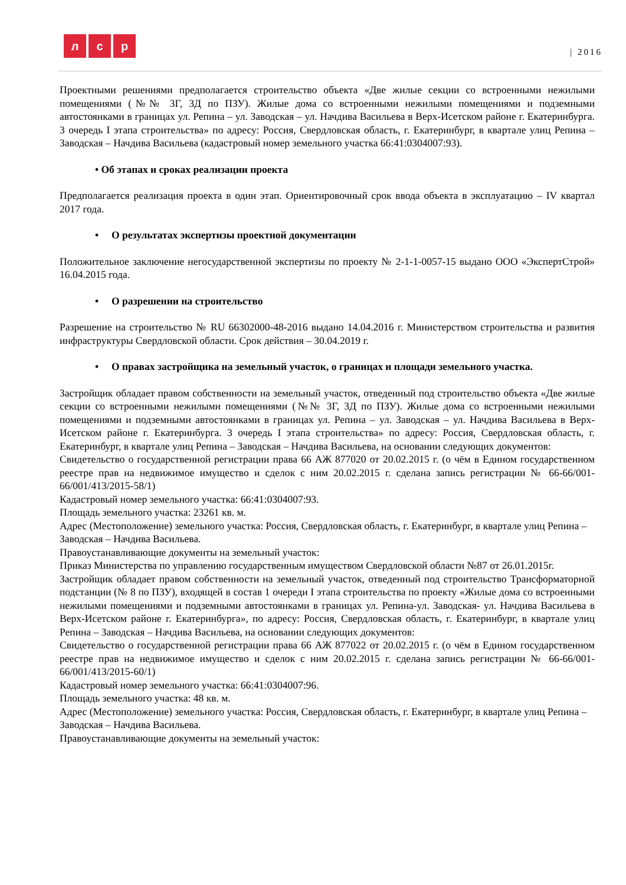л с р
| 2016
Проектными решениями предполагается строительство объекта «Две жилые секции со встроенными нежилыми помещениями (№№ 3Г, 3Д по ПЗУ). Жилые дома со встроенными нежилыми помещениями и подземными автостоянками в границах ул. Репина – ул. Заводская – ул. Начдива Васильева в Верх-Исетском районе г. Екатеринбурга. 3 очередь I этапа строительства» по адресу: Россия, Свердловская область, г. Екатеринбург, в квартале улиц Репина – Заводская – Начдива Васильева (кадастровый номер земельного участка 66:41:0304007:93).
• Об этапах и сроках реализации проекта
Предполагается реализация проекта в один этап. Ориентировочный срок ввода объекта в эксплуатацию – IV квартал 2017 года.
• О результатах экспертизы проектной документации
Положительное заключение негосударственной экспертизы по проекту № 2-1-1-0057-15 выдано ООО «ЭкспертСтрой» 16.04.2015 года.
• О разрешении на строительство
Разрешение на строительство № RU 66302000-48-2016 выдано 14.04.2016 г. Министерством строительства и развития инфраструктуры Свердловской области. Срок действия – 30.04.2019 г.
• О правах застройщика на земельный участок, о границах и площади земельного участка.
Застройщик обладает правом собственности на земельный участок, отведенный под строительство объекта «Две жилые секции со встроенными нежилыми помещениями (№№ 3Г, 3Д по ПЗУ). Жилые дома со встроенными нежилыми помещениями и подземными автостоянками в границах ул. Репина – ул. Заводская – ул. Начдива Васильева в Верх-Исетском районе г. Екатеринбурга. 3 очередь I этапа строительства» по адресу: Россия, Свердловская область, г. Екатеринбург, в квартале улиц Репина – Заводская – Начдива Васильева, на основании следующих документов:
Свидетельство о государственной регистрации права 66 АЖ 877020 от 20.02.2015 г. (о чём в Едином государственном реестре прав на недвижимое имущество и сделок с ним 20.02.2015 г. сделана запись регистрации № 66-66/001-66/001/413/2015-58/1)
Кадастровый номер земельного участка: 66:41:0304007:93.
Площадь земельного участка: 23261 кв. м.
Адрес (Местоположение) земельного участка: Россия, Свердловская область, г. Екатеринбург, в квартале улиц Репина – Заводская – Начдива Васильева.
Правоустанавливающие документы на земельный участок:
Приказ Министерства по управлению государственным имуществом Свердловской области №87 от 26.01.2015г.
Застройщик обладает правом собственности на земельный участок, отведенный под строительство Трансформаторной подстанции (№ 8 по ПЗУ), входящей в состав 1 очереди I этапа строительства по проекту «Жилые дома со встроенными нежилыми помещениями и подземными автостоянками в границах ул. Репина-ул. Заводская- ул. Начдива Васильева в Верх-Исетском районе г. Екатеринбурга», по адресу: Россия, Свердловская область, г. Екатеринбург, в квартале улиц Репина – Заводская – Начдива Васильева, на основании следующих документов:
Свидетельство о государственной регистрации права 66 АЖ 877022 от 20.02.2015 г. (о чём в Едином государственном реестре прав на недвижимое имущество и сделок с ним 20.02.2015 г. сделана запись регистрации № 66-66/001-66/001/413/2015-60/1)
Кадастровый номер земельного участка: 66:41:0304007:96.
Площадь земельного участка: 48 кв. м.
Адрес (Местоположение) земельного участка: Россия, Свердловская область, г. Екатеринбург, в квартале улиц Репина – Заводская – Начдива Васильева.
Правоустанавливающие документы на земельный участок: